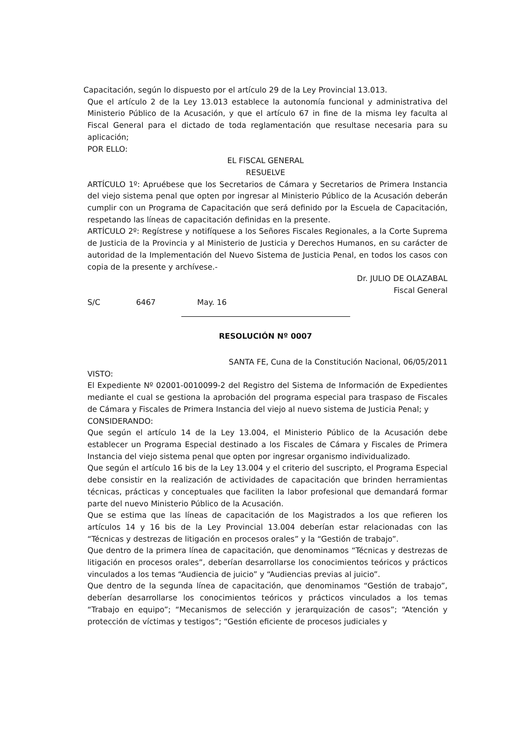Capacitación, según lo dispuesto por el artículo 29 de la Ley Provincial 13.013.
Que el artículo 2 de la Ley 13.013 establece la autonomía funcional y administrativa del Ministerio Público de la Acusación, y que el artículo 67 in fine de la misma ley faculta al Fiscal General para el dictado de toda reglamentación que resultase necesaria para su aplicación;
POR ELLO:
EL FISCAL GENERAL
RESUELVE
ARTÍCULO 1º: Apruébese que los Secretarios de Cámara y Secretarios de Primera Instancia del viejo sistema penal que opten por ingresar al Ministerio Público de la Acusación deberán cumplir con un Programa de Capacitación que será definido por la Escuela de Capacitación, respetando las líneas de capacitación definidas en la presente.
ARTÍCULO 2º: Regístrese y notifíquese a los Señores Fiscales Regionales, a la Corte Suprema de Justicia de la Provincia y al Ministerio de Justicia y Derechos Humanos, en su carácter de autoridad de la Implementación del Nuevo Sistema de Justicia Penal, en todos los casos con copia de la presente y archívese.-
Dr. JULIO DE OLAZABAL
Fiscal General
S/C 6467 May. 16
RESOLUCIÓN Nº 0007
SANTA FE, Cuna de la Constitución Nacional, 06/05/2011
VISTO:
El Expediente Nº 02001-0010099-2 del Registro del Sistema de Información de Expedientes mediante el cual se gestiona la aprobación del programa especial para traspaso de Fiscales de Cámara y Fiscales de Primera Instancia del viejo al nuevo sistema de Justicia Penal; y
CONSIDERANDO:
Que según el artículo 14 de la Ley 13.004, el Ministerio Público de la Acusación debe establecer un Programa Especial destinado a los Fiscales de Cámara y Fiscales de Primera Instancia del viejo sistema penal que opten por ingresar organismo individualizado.
Que según el artículo 16 bis de la Ley 13.004 y el criterio del suscripto, el Programa Especial debe consistir en la realización de actividades de capacitación que brinden herramientas técnicas, prácticas y conceptuales que faciliten la labor profesional que demandará formar parte del nuevo Ministerio Público de la Acusación.
Que se estima que las líneas de capacitación de los Magistrados a los que refieren los artículos 14 y 16 bis de la Ley Provincial 13.004 deberían estar relacionadas con las “Técnicas y destrezas de litigación en procesos orales” y la “Gestión de trabajo”.
Que dentro de la primera línea de capacitación, que denominamos “Técnicas y destrezas de litigación en procesos orales”, deberían desarrollarse los conocimientos teóricos y prácticos vinculados a los temas “Audiencia de juicio” y “Audiencias previas al juicio”.
Que dentro de la segunda línea de capacitación, que denominamos “Gestión de trabajo”, deberían desarrollarse los conocimientos teóricos y prácticos vinculados a los temas “Trabajo en equipo”; “Mecanismos de selección y jerarquización de casos”; “Atención y protección de víctimas y testigos”; “Gestión eficiente de procesos judiciales y